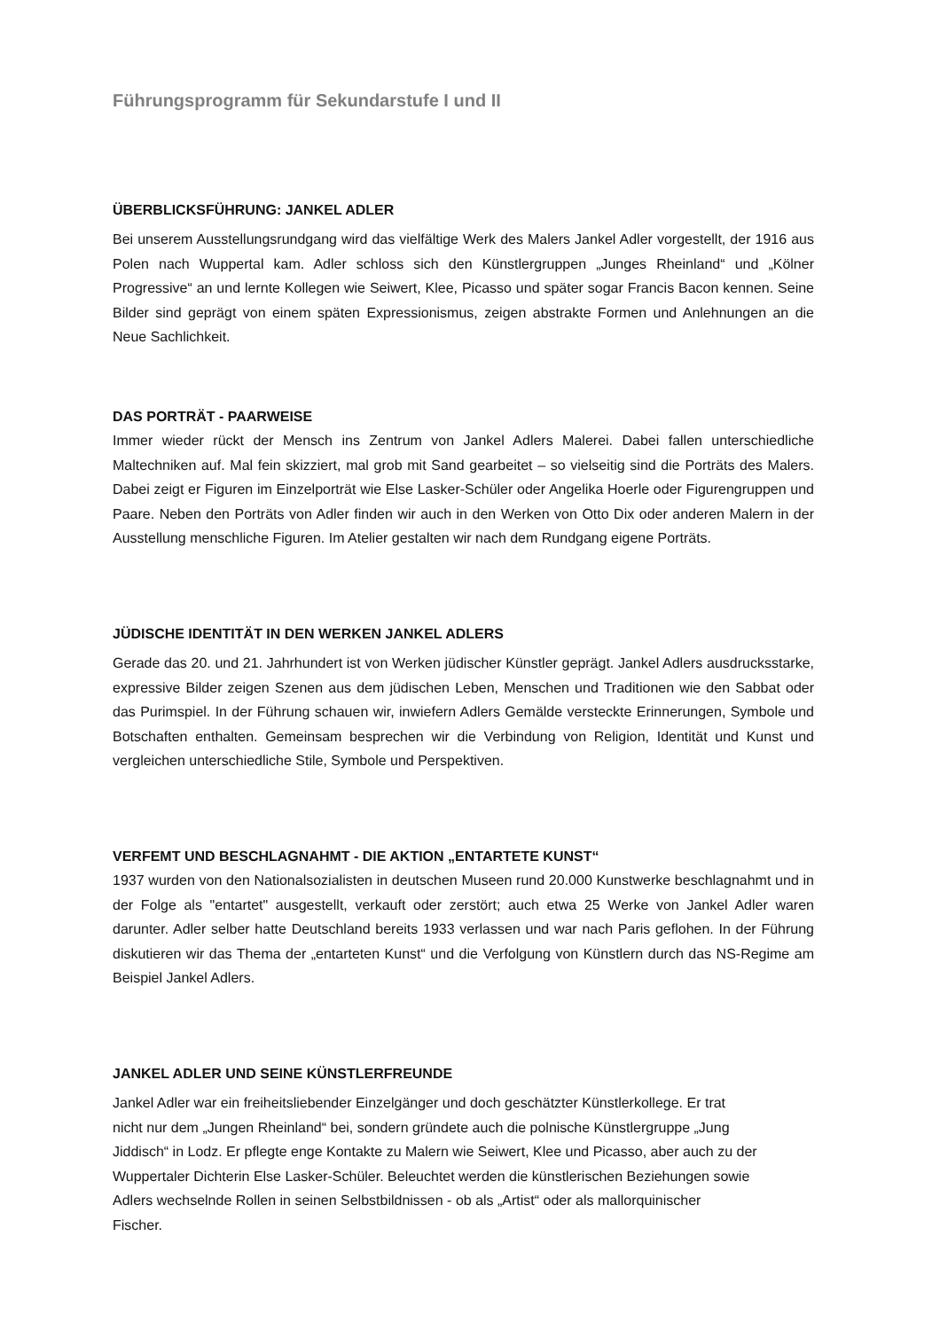Führungsprogramm für Sekundarstufe I und II
ÜBERBLICKSFÜHRUNG: JANKEL ADLER
Bei unserem Ausstellungsrundgang wird das vielfältige Werk des Malers Jankel Adler vorgestellt, der 1916 aus Polen nach Wuppertal kam. Adler schloss sich den Künstlergruppen „Junges Rheinland“ und „Kölner Progressive“ an und lernte Kollegen wie Seiwert, Klee, Picasso und später sogar Francis Bacon kennen. Seine Bilder sind geprägt von einem späten Expressionismus, zeigen abstrakte Formen und Anlehnungen an die Neue Sachlichkeit.
DAS PORTRÄT - PAARWEISE
Immer wieder rückt der Mensch ins Zentrum von Jankel Adlers Malerei. Dabei fallen unterschiedliche Maltechniken auf. Mal fein skizziert, mal grob mit Sand gearbeitet – so vielseitig sind die Porträts des Malers. Dabei zeigt er Figuren im Einzelporträt wie Else Lasker-Schüler oder Angelika Hoerle oder Figurengruppen und Paare. Neben den Porträts von Adler finden wir auch in den Werken von Otto Dix oder anderen Malern in der Ausstellung menschliche Figuren. Im Atelier gestalten wir nach dem Rundgang eigene Porträts.
JÜDISCHE IDENTITÄT IN DEN WERKEN JANKEL ADLERS
Gerade das 20. und 21. Jahrhundert ist von Werken jüdischer Künstler geprägt. Jankel Adlers ausdrucksstarke, expressive Bilder zeigen Szenen aus dem jüdischen Leben, Menschen und Traditionen wie den Sabbat oder das Purimspiel. In der Führung schauen wir, inwiefern Adlers Gemälde versteckte Erinnerungen, Symbole und Botschaften enthalten. Gemeinsam besprechen wir die Verbindung von Religion, Identität und Kunst und vergleichen unterschiedliche Stile, Symbole und Perspektiven.
VERFEMT UND BESCHLAGNAHMT - DIE AKTION „ENTARTETE KUNST“
1937 wurden von den Nationalsozialisten in deutschen Museen rund 20.000 Kunstwerke beschlagnahmt und in der Folge als "entartet" ausgestellt, verkauft oder zerstört; auch etwa 25 Werke von Jankel Adler waren darunter. Adler selber hatte Deutschland bereits 1933 verlassen und war nach Paris geflohen. In der Führung diskutieren wir das Thema der „entarteten Kunst“ und die Verfolgung von Künstlern durch das NS-Regime am Beispiel Jankel Adlers.
JANKEL ADLER UND SEINE KÜNSTLERFREUNDE
Jankel Adler war ein freiheitsliebender Einzelgänger und doch geschätzter Künstlerkollege. Er trat
nicht nur dem „Jungen Rheinland“ bei, sondern gründete auch die polnische Künstlergruppe „Jung
Jiddisch“ in Lodz. Er pflegte enge Kontakte zu Malern wie Seiwert, Klee und Picasso, aber auch zu der
Wuppertaler Dichterin Else Lasker-Schüler. Beleuchtet werden die künstlerischen Beziehungen sowie
Adlers wechselnde Rollen in seinen Selbstbildnissen - ob als „Artist“ oder als mallorquinischer
Fischer.